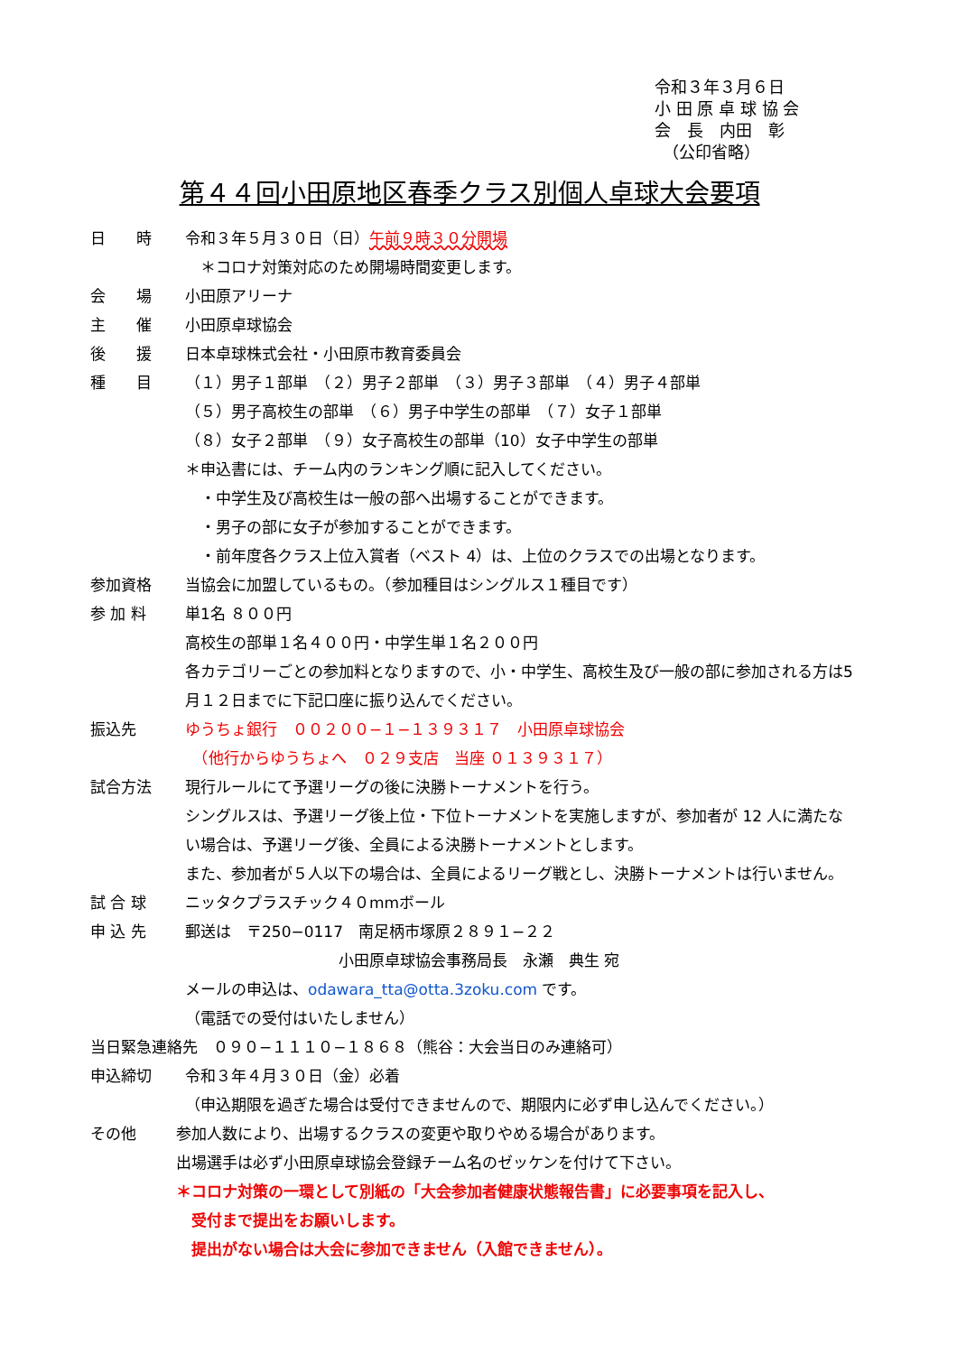令和３年３月６日
小 田 原 卓 球 協 会
会　長　内田　彰
　（公印省略）
第４４回小田原地区春季クラス別個人卓球大会要項
日　　時 令和３年５月３０日（日）午前９時３０分開場
　＊コロナ対策対応のため開場時間変更します。
会　　場 小田原アリーナ
主　　催 小田原卓球協会
後　　援 日本卓球株式会社・小田原市教育委員会
種　　目 （１）男子１部単　（２）男子２部単　（３）男子３部単　（４）男子４部単
（５）男子高校生の部単　（６）男子中学生の部単　（７）女子１部単
（８）女子２部単　（９）女子高校生の部単（10）女子中学生の部単
＊申込書には、チーム内のランキング順に記入してください。
　・中学生及び高校生は一般の部へ出場することができます。
　・男子の部に女子が参加することができます。
　・前年度各クラス上位入賞者（ベスト 4）は、上位のクラスでの出場となります。
参加資格 当協会に加盟しているもの。（参加種目はシングルス１種目です）
参 加 料 単1名 ８００円
高校生の部単１名４００円・中学生単１名２００円
各カテゴリーごとの参加料となりますので、小・中学生、高校生及び一般の部に参加される方は5月１２日までに下記口座に振り込んでください。
振込先 ゆうちょ銀行　００２００−１−１３９３１７　小田原卓球協会
　（他行からゆうちょへ　０２９支店　当座 ０１３９３１７）
試合方法 現行ルールにて予選リーグの後に決勝トーナメントを行う。
シングルスは、予選リーグ後上位・下位トーナメントを実施しますが、参加者が 12 人に満たない場合は、予選リーグ後、全員による決勝トーナメントとします。
また、参加者が５人以下の場合は、全員によるリーグ戦とし、決勝トーナメントは行いません。
試 合 球 ニッタクプラスチック４０mmボール
申 込 先 郵送は　〒250−0117　南足柄市塚原２８９１−２２
　　　　　　　　　　小田原卓球協会事務局長　永瀬　典生 宛
メールの申込は、odawara_tta@otta.3zoku.com です。
（電話での受付はいたしません）
当日緊急連絡先　０９０−１１１０−１８６８（熊谷：大会当日のみ連絡可）
申込締切 令和３年４月３０日（金）必着
（申込期限を過ぎた場合は受付できませんので、期限内に必ず申し込んでください。）
その他 参加人数により、出場するクラスの変更や取りやめる場合があります。
出場選手は必ず小田原卓球協会登録チーム名のゼッケンを付けて下さい。
＊コロナ対策の一環として別紙の「大会参加者健康状態報告書」に必要事項を記入し、
　受付まで提出をお願いします。
　提出がない場合は大会に参加できません（入館できません）。